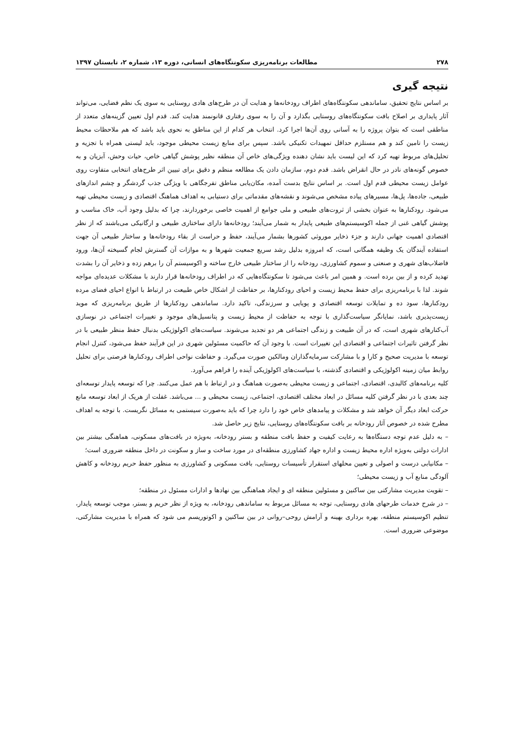۲۷۸ مطالعات برنامه‌ریزی سکونتگاه‌های انسانی، دوره ۱۳، شماره ۲، تابستان ۱۳۹۷
نتیجه گیری
بر اساس نتایج تحقیق، ساماندهی سکونتگاه‌های اطراف رودخانه‌ها و هدایت آن در طرح‌های هادی روستایی به سوی یک نظم فضایی، می‌تواند آثار پایداری بر اصلاح بافت سکونتگاه‌های روستایی بگذارد و آن را به سوی رفتاری قانونمند هدایت کند. قدم اول تعیین گزینه‌های متعدد از مناطقی است که بتوان پروژه را به آسانی روی آن‌ها اجرا کرد. انتخاب هر کدام از این مناطق به نحوی باید باشد که هم ملاحظات محیط زیست را تامین کند و هم مستلزم حداقل تمهیدات تکنیکی باشد. سپس برای منابع زیست محیطی موجود، باید لیستی همراه با تجزیه و تحلیل‌های مربوط تهیه کرد که این لیست باید نشان دهنده ویژگی‌های خاص آن منطقه نظیر پوشش گیاهی خاص، حیات وحش، آبزیان و به خصوص گونه‌های نادر در حال انقراض باشد. قدم دوم، سازمان دادن یک مطالعه منظم و دقیق برای تبیین اثر طرح‌های انتخابی متفاوت روی عوامل زیست محیطی قدم اول است. بر اساس نتایج بدست آمده، مکان‌یابی مناطق تفرجگاهی با ویژگی جذب گردشگر و چشم اندازهای طبیعی، جاده‌ها، پل‌ها، مسیرهای پیاده مشخص می‌شوند و نقشه‌های مقدماتی برای دستیابی به اهداف هماهنگ اقتصادی و زیست محیطی تهیه می‌شود. رودکنارها به عنوان بخشی از ثروت‌های طبیعی و ملی جوامع از اهمیت خاصی برخوردارند، چرا که بدلیل وجود آب، خاک مناسب و پوشش گیاهی غنی از جمله اکوسیستم‌های طبیعی پایدار به شمار می‌آیند؛ رودخانه‌ها دارای ساختاری طبیعی و ارگانیکی می‌باشند که از نظر اقتصادی اهمیت جهانی دارند و جزء ذخایر موروثی کشورها بشمار می‌آیند، حفظ و حراست از بقاء رودخانه‌ها و ساختار طبیعی آن جهت استفاده آیندگان یک وظیفه همگانی است، که امروزه بدلیل رشد سریع جمعیت شهرها و به موازات آن گسترش لجام گسیخته آن‌ها، ورود فاضلاب‌های شهری و صنعتی و سموم کشاورزی، رودخانه را از ساختار طبیعی خارج ساخته و اکوسیستم آن را برهم زده و ذخایر آن را بشدت تهدید کرده و از بین برده است. و همین امر باعث می‌شود تا سکونتگاه‌هایی که در اطراف رودخانه‌ها قرار دارند با مشکلات عدیده‌ای مواجه شوند. لذا با برنامه‌ریزی برای حفظ محیط زیست و احیای رودکنارها، بر حفاظت از اشکال خاص طبیعت در ارتباط با انواع احیای فضای مرده رودکنارها، سود ده و تمایلات توسعه اقتصادی و پویایی و سرزندگی، تاکید دارد. ساماندهی رودکنارها از طریق برنامه‌ریزی که موید زیست‌پذیری باشد، نمایانگر سیاست‌گذاری با توجه به حفاظت از محیط زیست و پتانسیل‌های موجود و تغییرات اجتماعی در نوسازی آب‌کنارهای شهری است، که در آن طبیعت و زندگی اجتماعی هر دو تجدید می‌شوند. سیاست‌های اکولوژیکی بدنبال حفظ منظر طبیعی با در نظر گرفتن تاثیرات اجتماعی و اقتصادی این تغییرات است. با وجود آن که حاکمیت مسئولین شهری در این فرآیند حفظ می‌شود، کنترل انجام توسعه با مدیریت صحیح و کارا و با مشارکت سرمایه‌گذاران ومالکین صورت می‌گیرد. و حفاظت نواحی اطراف رودکنارها فرصتی برای تحلیل روابط میان زمینه اکولوژیکی و اقتصادی گذشته، با سیاست‌های اکولوژیکی آینده را فراهم می‌آورد.
کلیه برنامه‌های کالبدی، اقتصادی، اجتماعی و زیست محیطی به‌صورت هماهنگ و در ارتباط با هم عمل می‌کنند. چرا که توسعه پایدار توسعه‌ای چند بعدی با در نظر گرفتن کلیه مسائل در ابعاد مختلف اقتصادی، اجتماعی، زیست محیطی و ... می‌باشد. غفلت از هریک از ابعاد توسعه مانع حرکت ابعاد دیگر آن خواهد شد و مشکلات و پیامدهای خاص خود را دارد چرا که باید به‌صورت سیستمی به مسائل نگریست. با توجه به اهداف مطرح شده در خصوص آثار رودخانه بر بافت سکونتگاه‌های روستایی، نتایج زیر حاصل شد.
– به دلیل عدم توجه دستگاه‌ها به رعایت کیفیت و حفظ بافت منطقه و بستر رودخانه، به‌ویژه در بافت‌های مسکونی، هماهنگی بیشتر بین ادارات دولتی به‌ویژه اداره محیط زیست و اداره جهاد کشاورزی منطقه‌ای در مورد ساخت و ساز و سکونت در داخل منطقه ضروری است؛
– مکانیابی درست و اصولی و تعیین محلهای استقرار تأسیسات روستایی، بافت مسکونی و کشاورزی به منظور حفظ حریم رودخانه و کاهش آلودگی منابع آب و زیست محیطی؛
– تقویت مدیریت مشارکتی بین ساکنین و مسئولین منطقه ای و ایجاد هماهنگی بین نهادها و ادارات مسئول در منطقه؛
– در شرح خدمات طرحهای هادی روستایی، توجه به مسائل مربوط به ساماندهی رودخانه، به ویژه از نظر حریم و بستر، موجب توسعه پایدار، تنظیم اکوسیستم منطقه، بهره برداری بهینه و آرامش روحی–روانی در بین ساکنین و اکوتوریسم می شود که همراه با مدیریت مشارکتی، موضوعی ضروری است.